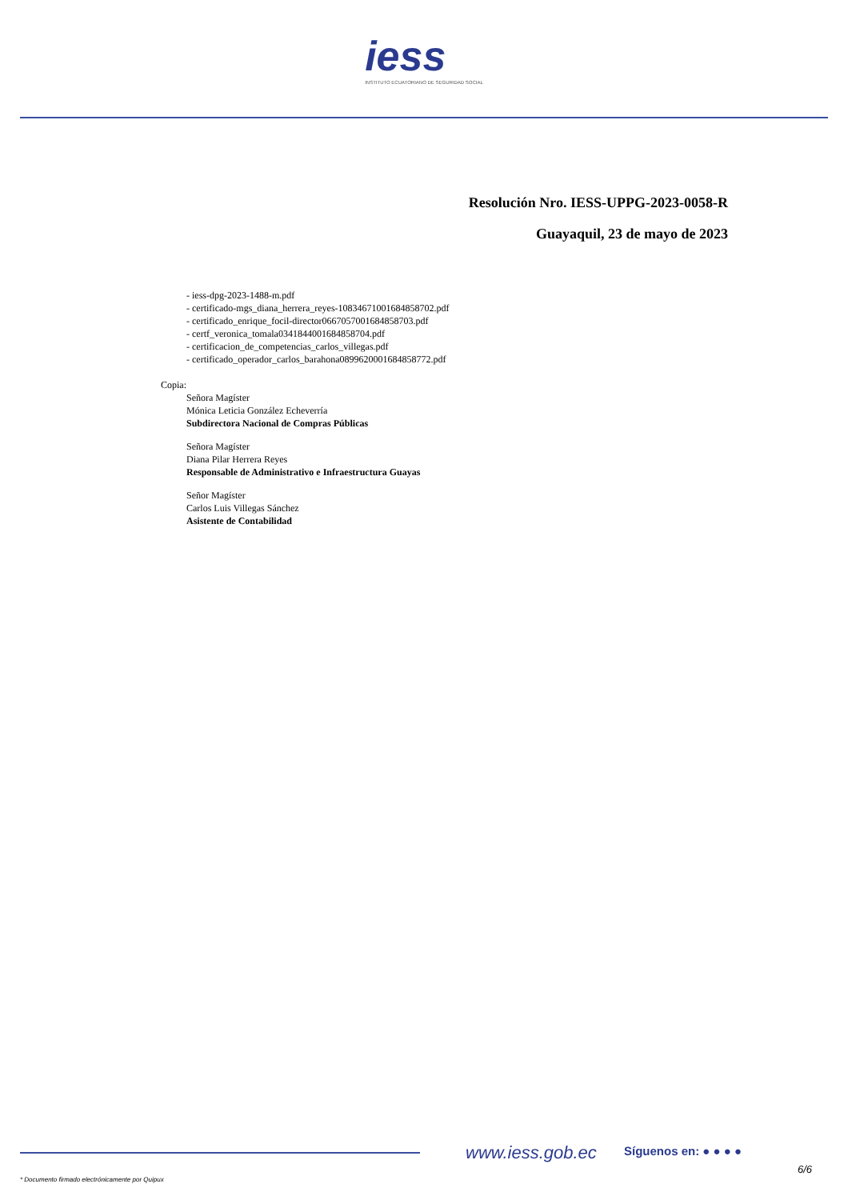iess
INSTITUTO ECUATORIANO DE SEGURIDAD SOCIAL
Resolución Nro. IESS-UPPG-2023-0058-R
Guayaquil, 23 de mayo de 2023
- iess-dpg-2023-1488-m.pdf
- certificado-mgs_diana_herrera_reyes-1083467100168485870​2.pdf
- certificado_enrique_focil-director0667057001684858703.pdf
- certf_veronica_tomala0341844001684858704.pdf
- certificacion_de_competencias_carlos_villegas.pdf
- certificado_operador_carlos_barahona0899620001684858772.pdf
Copia:
Señora Magíster
Mónica Leticia González Echeverría
Subdirectora Nacional de Compras Públicas
Señora Magíster
Diana Pilar Herrera Reyes
Responsable de Administrativo e Infraestructura Guayas
Señor Magíster
Carlos Luis Villegas Sánchez
Asistente de Contabilidad
www.iess.gob.ec Síguenos en: ● ● ● ●
6/6
* Documento firmado electrónicamente por Quipux